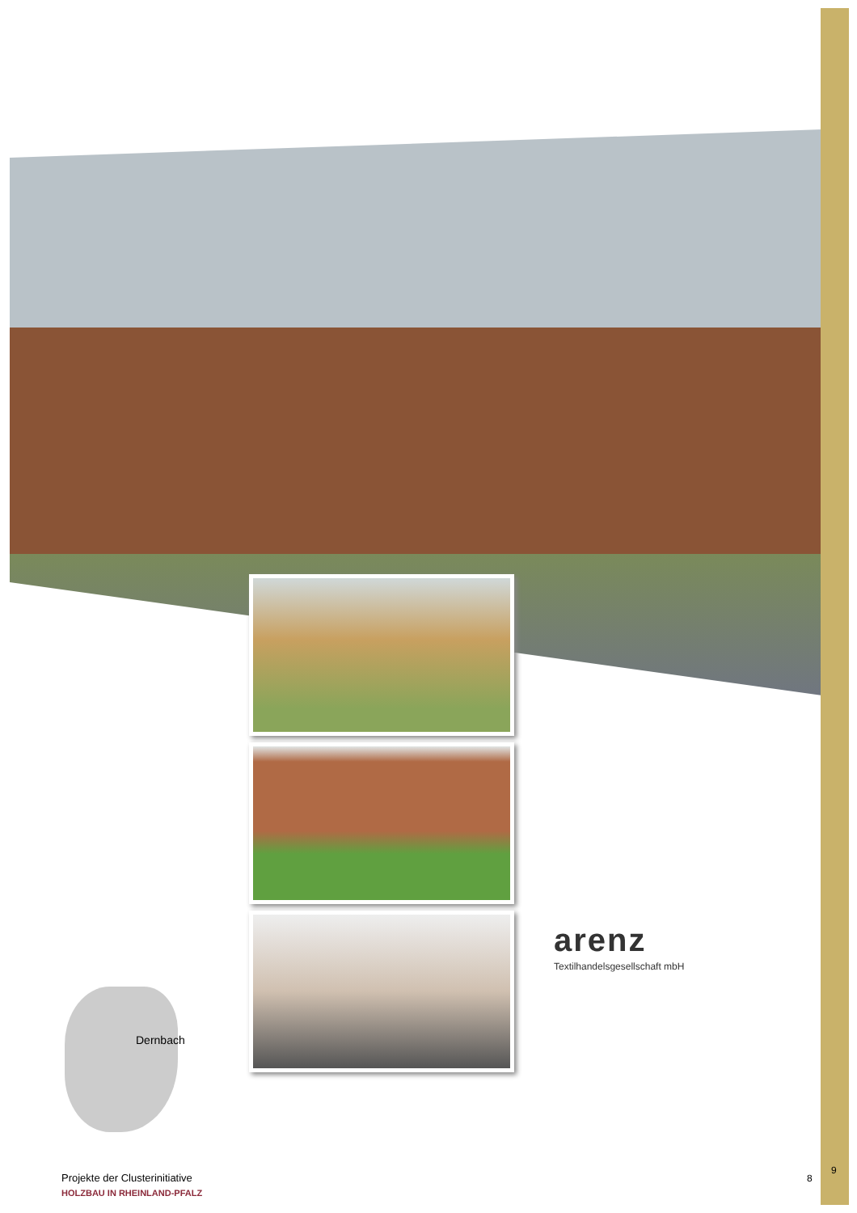arenz
Textilhandelsgesellschaft mbH
Dernbach
Projekte der Clusterinitiative
HOLZBAU IN RHEINLAND-PFALZ
8
9